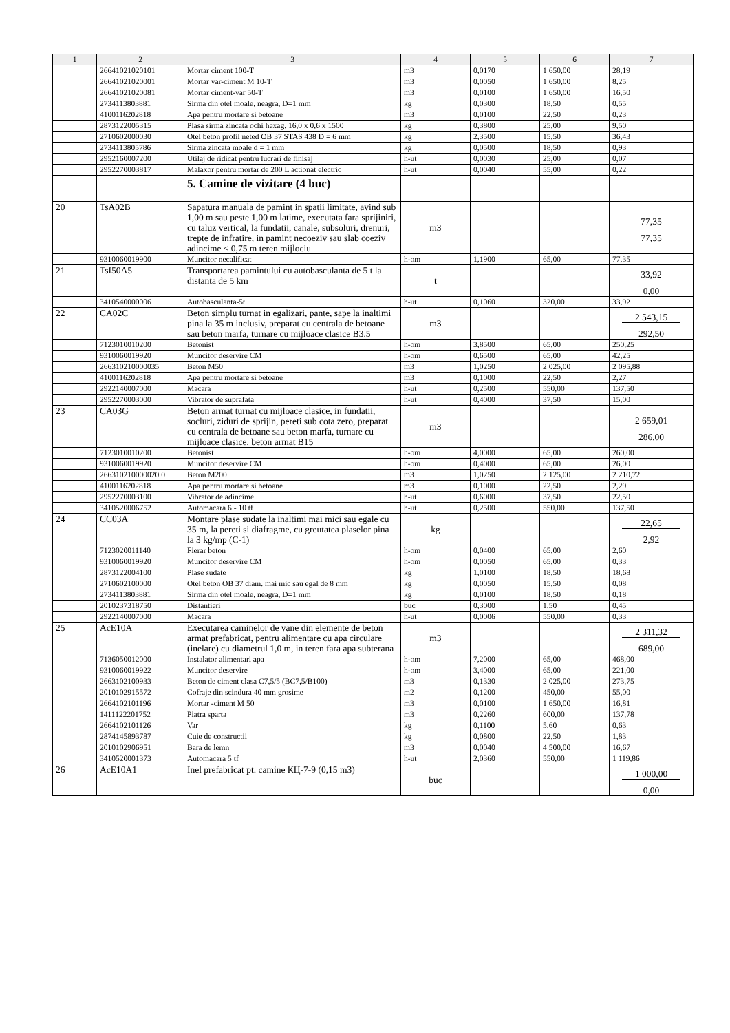| 1 | 2 | 3 | 4 | 5 | 6 | 7 |
| --- | --- | --- | --- | --- | --- | --- |
| | 26641021020101 | Mortar ciment 100-T | m3 | 0,0170 | 1 650,00 | 28,19 |
| | 26641021020001 | Mortar var-ciment M 10-T | m3 | 0,0050 | 1 650,00 | 8,25 |
| | 26641021020081 | Mortar ciment-var 50-T | m3 | 0,0100 | 1 650,00 | 16,50 |
| | 2734113803881 | Sirma din otel moale, neagra, D=1 mm | kg | 0,0300 | 18,50 | 0,55 |
| | 4100116202818 | Apa pentru mortare si betoane | m3 | 0,0100 | 22,50 | 0,23 |
| | 2873122005315 | Plasa sirma zincata ochi hexag. 16,0 x 0,6 x 1500 | kg | 0,3800 | 25,00 | 9,50 |
| | 2710602000030 | Otel beton profil neted OB 37 STAS 438 D = 6 mm | kg | 2,3500 | 15,50 | 36,43 |
| | 2734113805786 | Sirma zincata moale d = 1 mm | kg | 0,0500 | 18,50 | 0,93 |
| | 2952160007200 | Utilaj de ridicat pentru lucrari de finisaj | h-ut | 0,0030 | 25,00 | 0,07 |
| | 2952270003817 | Malaxor pentru mortar de 200 L actionat electric | h-ut | 0,0040 | 55,00 | 0,22 |
| | | 5. Camine de vizitare (4 buc) | | | | |
| 20 | TsA02B | Sapatura manuala de pamint in spatii limitate, avind sub 1,00 m sau peste 1,00 m latime, executata fara sprijiniri, cu taluz vertical, la fundatii, canale, subsoluri, drenuri, trepte de infratire, in pamint necoeziv sau slab coeziv adincime < 0,75 m teren mijlociu | m3 | | | 77,35 77,35 |
| | 9310060019900 | Muncitor necalificat | h-om | 1,1900 | 65,00 | 77,35 |
| 21 | TsI50A5 | Transportarea pamintului cu autobasculanta de 5 t la distanta de 5 km | t | | | 33,92 0,00 |
| | 3410540000006 | Autobasculanta-5t | h-ut | 0,1060 | 320,00 | 33,92 |
| 22 | CA02C | Beton simplu turnat in egalizari, pante, sape la inaltimi pina la 35 m inclusiv, preparat cu centrala de betoane sau beton marfa, turnare cu mijloace clasice B3.5 | m3 | | | 2 543,15 292,50 |
| | 7123010010200 | Betonist | h-om | 3,8500 | 65,00 | 250,25 |
| | 9310060019920 | Muncitor deservire CM | h-om | 0,6500 | 65,00 | 42,25 |
| | 266310210000035 | Beton M50 | m3 | 1,0250 | 2 025,00 | 2 095,88 |
| | 4100116202818 | Apa pentru mortare si betoane | m3 | 0,1000 | 22,50 | 2,27 |
| | 2922140007000 | Macara | h-ut | 0,2500 | 550,00 | 137,50 |
| | 2952270003000 | Vibrator de suprafata | h-ut | 0,4000 | 37,50 | 15,00 |
| 23 | CA03G | Beton armat turnat cu mijloace clasice, in fundatii, socluri, ziduri de sprijin, pereti sub cota zero, preparat cu centrala de betoane sau beton marfa, turnare cu mijloace clasice, beton armat B15 | m3 | | | 2 659,01 286,00 |
| | 7123010010200 | Betonist | h-om | 4,0000 | 65,00 | 260,00 |
| | 9310060019920 | Muncitor deservire CM | h-om | 0,4000 | 65,00 | 26,00 |
| | 266310210000020 0 | Beton M200 | m3 | 1,0250 | 2 125,00 | 2 210,72 |
| | 4100116202818 | Apa pentru mortare si betoane | m3 | 0,1000 | 22,50 | 2,29 |
| | 2952270003100 | Vibrator de adincime | h-ut | 0,6000 | 37,50 | 22,50 |
| | 3410520006752 | Automacara 6 - 10 tf | h-ut | 0,2500 | 550,00 | 137,50 |
| 24 | CC03A | Montare plase sudate la inaltimi mai mici sau egale cu 35 m, la pereti si diafragme, cu greutatea plaselor pina la 3 kg/mp (C-1) | kg | | | 22,65 2,92 |
| | 7123020011140 | Fierar beton | h-om | 0,0400 | 65,00 | 2,60 |
| | 9310060019920 | Muncitor deservire CM | h-om | 0,0050 | 65,00 | 0,33 |
| | 2873122004100 | Plase sudate | kg | 1,0100 | 18,50 | 18,68 |
| | 2710602100000 | Otel beton OB 37 diam. mai mic sau egal de 8 mm | kg | 0,0050 | 15,50 | 0,08 |
| | 2734113803881 | Sirma din otel moale, neagra, D=1 mm | kg | 0,0100 | 18,50 | 0,18 |
| | 2010237318750 | Distantieri | buc | 0,3000 | 1,50 | 0,45 |
| | 2922140007000 | Macara | h-ut | 0,0006 | 550,00 | 0,33 |
| 25 | AcE10A | Executarea caminelor de vane din elemente de beton armat prefabricat, pentru alimentare cu apa circulare (inelare) cu diametrul 1,0 m, in teren fara apa subterana | m3 | | | 2 311,32 689,00 |
| | 7136050012000 | Instalator alimentari apa | h-om | 7,2000 | 65,00 | 468,00 |
| | 9310060019922 | Muncitor deservire | h-om | 3,4000 | 65,00 | 221,00 |
| | 2663102100933 | Beton de ciment clasa C7,5/5 (BC7,5/B100) | m3 | 0,1330 | 2 025,00 | 273,75 |
| | 2010102915572 | Cofraje din scindura 40 mm grosime | m2 | 0,1200 | 450,00 | 55,00 |
| | 2664102101196 | Mortar -ciment M 50 | m3 | 0,0100 | 1 650,00 | 16,81 |
| | 1411122201752 | Piatra sparta | m3 | 0,2260 | 600,00 | 137,78 |
| | 2664102101126 | Var | kg | 0,1100 | 5,60 | 0,63 |
| | 2874145893787 | Cuie de constructii | kg | 0,0800 | 22,50 | 1,83 |
| | 2010102906951 | Bara de lemn | m3 | 0,0040 | 4 500,00 | 16,67 |
| | 3410520001373 | Automacara 5 tf | h-ut | 2,0360 | 550,00 | 1 119,86 |
| 26 | AcE10A1 | Inel prefabricat pt. camine КЦ-7-9 (0,15 m3) | buc | | | 1 000,00 0,00 |